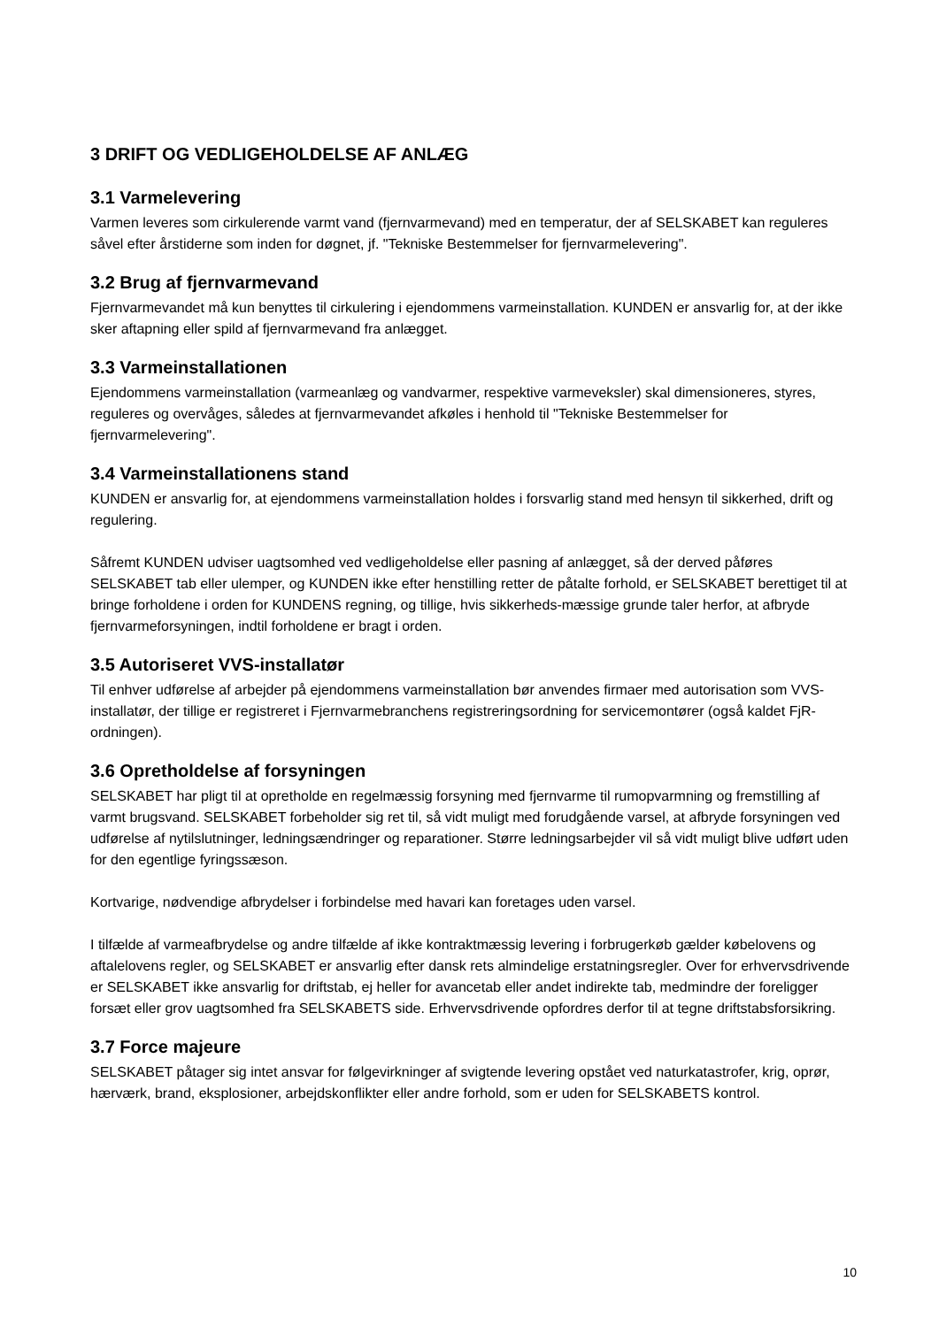3 DRIFT OG VEDLIGEHOLDELSE AF ANLÆG
3.1 Varmelevering
Varmen leveres som cirkulerende varmt vand (fjernvarmevand) med en temperatur, der af SELSKABET kan reguleres såvel efter årstiderne som inden for døgnet, jf. "Tekniske Bestemmelser for fjernvarmelevering".
3.2 Brug af fjernvarmevand
Fjernvarmevandet må kun benyttes til cirkulering i ejendommens varmeinstallation. KUNDEN er ansvarlig for, at der ikke sker aftapning eller spild af fjernvarmevand fra anlægget.
3.3 Varmeinstallationen
Ejendommens varmeinstallation (varmeanlæg og vandvarmer, respektive varmeveksler) skal dimensioneres, styres, reguleres og overvåges, således at fjernvarmevandet afkøles i henhold til "Tekniske Bestemmelser for fjernvarmelevering".
3.4 Varmeinstallationens stand
KUNDEN er ansvarlig for, at ejendommens varmeinstallation holdes i forsvarlig stand med hensyn til sikkerhed, drift og regulering.
Såfremt KUNDEN udviser uagtsomhed ved vedligeholdelse eller pasning af anlægget, så der derved påføres SELSKABET tab eller ulemper, og KUNDEN ikke efter henstilling retter de påtalte forhold, er SELSKABET berettiget til at bringe forholdene i orden for KUNDENS regning, og tillige, hvis sikkerheds-mæssige grunde taler herfor, at afbryde fjernvarmeforsyningen, indtil forholdene er bragt i orden.
3.5 Autoriseret VVS-installatør
Til enhver udførelse af arbejder på ejendommens varmeinstallation bør anvendes firmaer med autorisation som VVS-installatør, der tillige er registreret i Fjernvarmebranchens registreringsordning for servicemontører (også kaldet FjR-ordningen).
3.6 Opretholdelse af forsyningen
SELSKABET har pligt til at opretholde en regelmæssig forsyning med fjernvarme til rumopvarmning og fremstilling af varmt brugsvand. SELSKABET forbeholder sig ret til, så vidt muligt med forudgående varsel, at afbryde forsyningen ved udførelse af nytilslutninger, ledningsændringer og reparationer. Større ledningsarbejder vil så vidt muligt blive udført uden for den egentlige fyringssæson.
Kortvarige, nødvendige afbrydelser i forbindelse med havari kan foretages uden varsel.
I tilfælde af varmeafbrydelse og andre tilfælde af ikke kontraktmæssig levering i forbrugerkøb gælder købelovens og aftalelovens regler, og SELSKABET er ansvarlig efter dansk rets almindelige erstatningsregler. Over for erhvervsdrivende er SELSKABET ikke ansvarlig for driftstab, ej heller for avancetab eller andet indirekte tab, medmindre der foreligger forsæt eller grov uagtsomhed fra SELSKABETS side. Erhvervsdrivende opfordres derfor til at tegne driftstabsforsikring.
3.7 Force majeure
SELSKABET påtager sig intet ansvar for følgevirkninger af svigtende levering opstået ved naturkatastrofer, krig, oprør, hærværk, brand, eksplosioner, arbejdskonflikter eller andre forhold, som er uden for SELSKABETS kontrol.
10